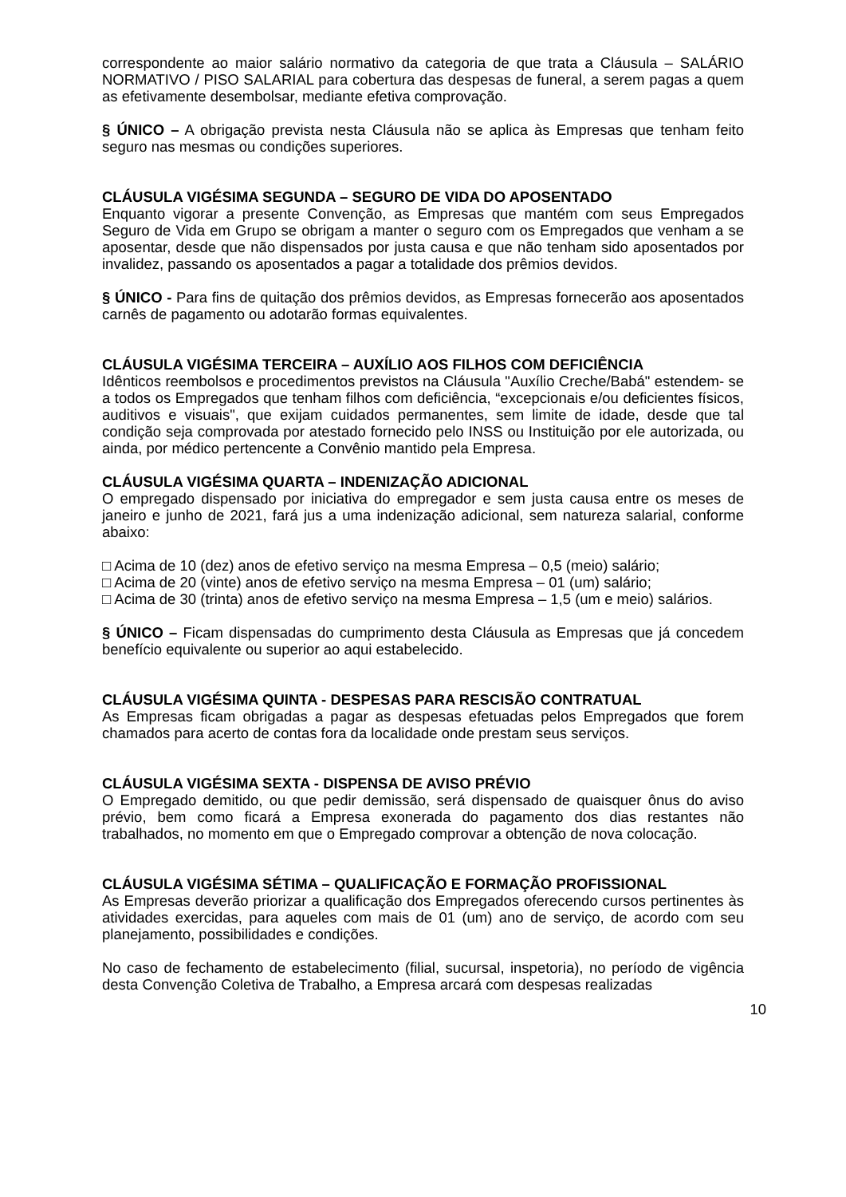correspondente ao maior salário normativo da categoria de que trata a Cláusula – SALÁRIO NORMATIVO / PISO SALARIAL para cobertura das despesas de funeral, a serem pagas a quem as efetivamente desembolsar, mediante efetiva comprovação.
§ ÚNICO – A obrigação prevista nesta Cláusula não se aplica às Empresas que tenham feito seguro nas mesmas ou condições superiores.
CLÁUSULA VIGÉSIMA SEGUNDA – SEGURO DE VIDA DO APOSENTADO
Enquanto vigorar a presente Convenção, as Empresas que mantém com seus Empregados Seguro de Vida em Grupo se obrigam a manter o seguro com os Empregados que venham a se aposentar, desde que não dispensados por justa causa e que não tenham sido aposentados por invalidez, passando os aposentados a pagar a totalidade dos prêmios devidos.
§ ÚNICO - Para fins de quitação dos prêmios devidos, as Empresas fornecerão aos aposentados carnês de pagamento ou adotarão formas equivalentes.
CLÁUSULA VIGÉSIMA TERCEIRA – AUXÍLIO AOS FILHOS COM DEFICIÊNCIA
Idênticos reembolsos e procedimentos previstos na Cláusula "Auxílio Creche/Babá" estendem- se a todos os Empregados que tenham filhos com deficiência, “excepcionais e/ou deficientes físicos, auditivos e visuais", que exijam cuidados permanentes, sem limite de idade, desde que tal condição seja comprovada por atestado fornecido pelo INSS ou Instituição por ele autorizada, ou ainda, por médico pertencente a Convênio mantido pela Empresa.
CLÁUSULA VIGÉSIMA QUARTA – INDENIZAÇÃO ADICIONAL
O empregado dispensado por iniciativa do empregador e sem justa causa entre os meses de janeiro e junho de 2021, fará jus a uma indenização adicional, sem natureza salarial, conforme abaixo:
□ Acima de 10 (dez) anos de efetivo serviço na mesma Empresa – 0,5 (meio) salário;
□ Acima de 20 (vinte) anos de efetivo serviço na mesma Empresa – 01 (um) salário;
□ Acima de 30 (trinta) anos de efetivo serviço na mesma Empresa – 1,5 (um e meio) salários.
§ ÚNICO – Ficam dispensadas do cumprimento desta Cláusula as Empresas que já concedem benefício equivalente ou superior ao aqui estabelecido.
CLÁUSULA VIGÉSIMA QUINTA - DESPESAS PARA RESCISÃO CONTRATUAL
As Empresas ficam obrigadas a pagar as despesas efetuadas pelos Empregados que forem chamados para acerto de contas fora da localidade onde prestam seus serviços.
CLÁUSULA VIGÉSIMA SEXTA - DISPENSA DE AVISO PRÉVIO
O Empregado demitido, ou que pedir demissão, será dispensado de quaisquer ônus do aviso prévio, bem como ficará a Empresa exonerada do pagamento dos dias restantes não trabalhados, no momento em que o Empregado comprovar a obtenção de nova colocação.
CLÁUSULA VIGÉSIMA SÉTIMA – QUALIFICAÇÃO E FORMAÇÃO PROFISSIONAL
As Empresas deverão priorizar a qualificação dos Empregados oferecendo cursos pertinentes às atividades exercidas, para aqueles com mais de 01 (um) ano de serviço, de acordo com seu planejamento, possibilidades e condições.
No caso de fechamento de estabelecimento (filial, sucursal, inspetoria), no período de vigência desta Convenção Coletiva de Trabalho, a Empresa arcará com despesas realizadas
10